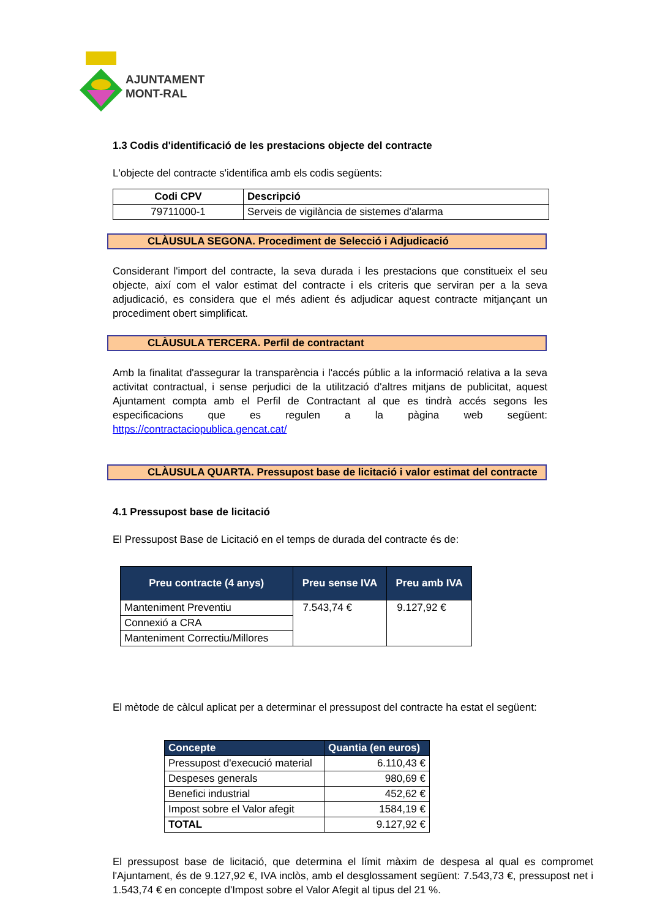AJUNTAMENT
MONT-RAL
1.3 Codis d'identificació de les prestacions objecte del contracte
L'objecte del contracte s'identifica amb els codis següents:
| Codi CPV | Descripció |
| --- | --- |
| 79711000-1 | Serveis de vigilància de sistemes d'alarma |
CLÀUSULA SEGONA. Procediment de Selecció i Adjudicació
Considerant l'import del contracte, la seva durada i les prestacions que constitueix el seu objecte, així com el valor estimat del contracte i els criteris que serviran per a la seva adjudicació, es considera que el més adient és adjudicar aquest contracte mitjançant un procediment obert simplificat.
CLÀUSULA TERCERA. Perfil de contractant
Amb la finalitat d'assegurar la transparència i l'accés públic a la informació relativa a la seva activitat contractual, i sense perjudici de la utilització d'altres mitjans de publicitat, aquest Ajuntament compta amb el Perfil de Contractant al que es tindrà accés segons les especificacions que es regulen a la pàgina web següent: https://contractaciopublica.gencat.cat/
CLÀUSULA QUARTA. Pressupost base de licitació i valor estimat del contracte
4.1 Pressupost base de licitació
El Pressupost Base de Licitació en el temps de durada del contracte és de:
| Preu contracte (4 anys) | Preu sense IVA | Preu amb IVA |
| --- | --- | --- |
| Manteniment Preventiu | 7.543,74 € | 9.127,92 € |
| Connexió a CRA | | |
| Manteniment Correctiu/Millores | | |
El mètode de càlcul aplicat per a determinar el pressupost del contracte ha estat el següent:
| Concepte | Quantia (en euros) |
| --- | --- |
| Pressupost d'execució material | 6.110,43 € |
| Despeses generals | 980,69 € |
| Benefici industrial | 452,62 € |
| Impost sobre el Valor afegit | 1584,19 € |
| TOTAL | 9.127,92 € |
El pressupost base de licitació, que determina el límit màxim de despesa al qual es compromet l'Ajuntament, és de 9.127,92 €, IVA inclòs, amb el desglossament següent: 7.543,73 €, pressupost net i 1.543,74 € en concepte d'Impost sobre el Valor Afegit al tipus del 21 %.